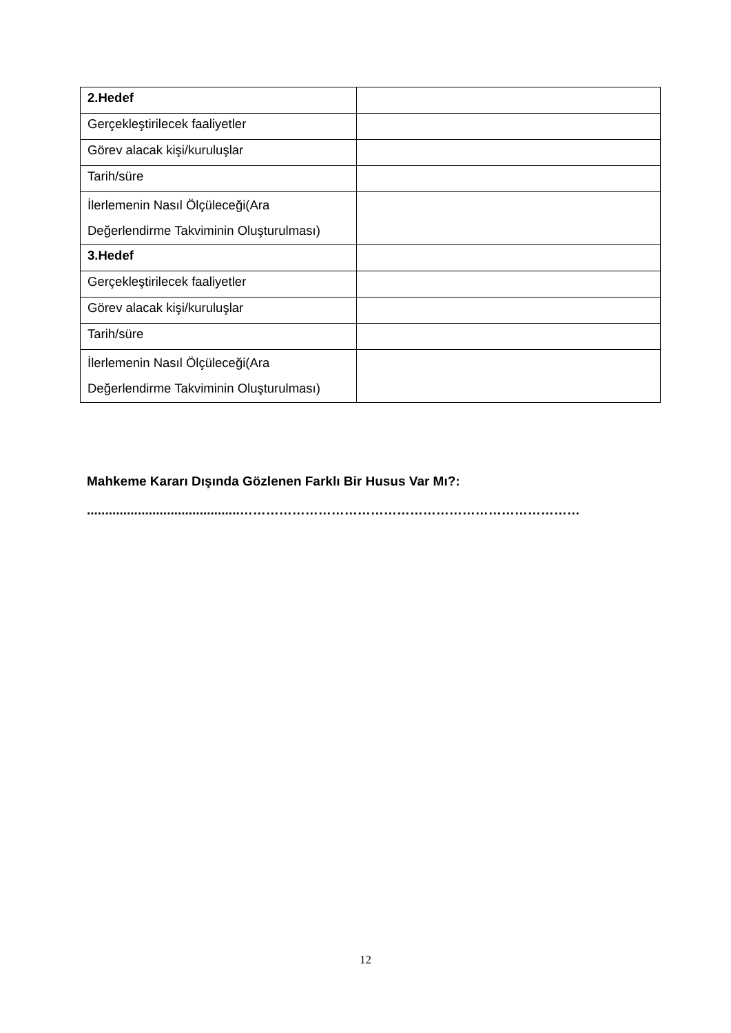| 2.Hedef | |
| Gerçekleştirilecek faaliyetler | |
| Görev alacak kişi/kuruluşlar | |
| Tarih/süre | |
| İlerlemenin Nasıl Ölçüleceği(Ara Değerlendirme Takviminin Oluşturulması) | |
| 3.Hedef | |
| Gerçekleştirilecek faaliyetler | |
| Görev alacak kişi/kuruluşlar | |
| Tarih/süre | |
| İlerlemenin Nasıl Ölçüleceği(Ara Değerlendirme Takviminin Oluşturulması) | |
Mahkeme Kararı Dışında Gözlenen Farklı Bir Husus Var Mı?:
..........................................……………………………………………………………………
12